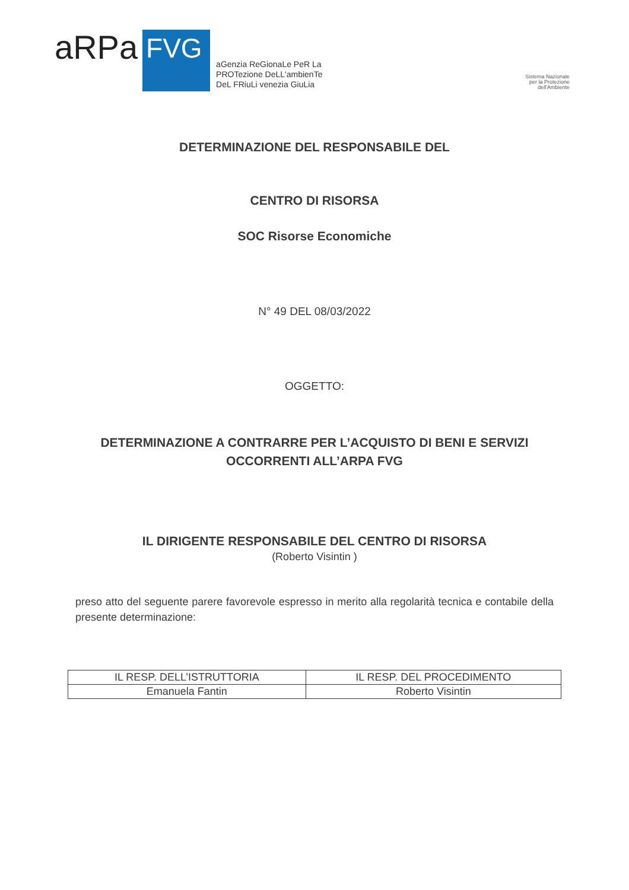aRPa
FVG
aGenzia ReGionaLe PeR La
PROTezione DeLL'ambienTe
DeL FRiuLi venezia GiuLia
Sistema Nazionale
per la Protezione
dell'Ambiente
DETERMINAZIONE DEL RESPONSABILE DEL
CENTRO DI RISORSA
SOC Risorse Economiche
N° 49 DEL 08/03/2022
OGGETTO:
DETERMINAZIONE A CONTRARRE PER L’ACQUISTO DI BENI E SERVIZI
OCCORRENTI ALL’ARPA FVG
IL DIRIGENTE RESPONSABILE DEL CENTRO DI RISORSA
(Roberto Visintin )
preso atto del seguente parere favorevole espresso in merito alla regolarità tecnica e contabile della presente determinazione:
| IL RESP. DELL’ISTRUTTORIA | IL RESP. DEL PROCEDIMENTO |
| Emanuela Fantin | Roberto Visintin |